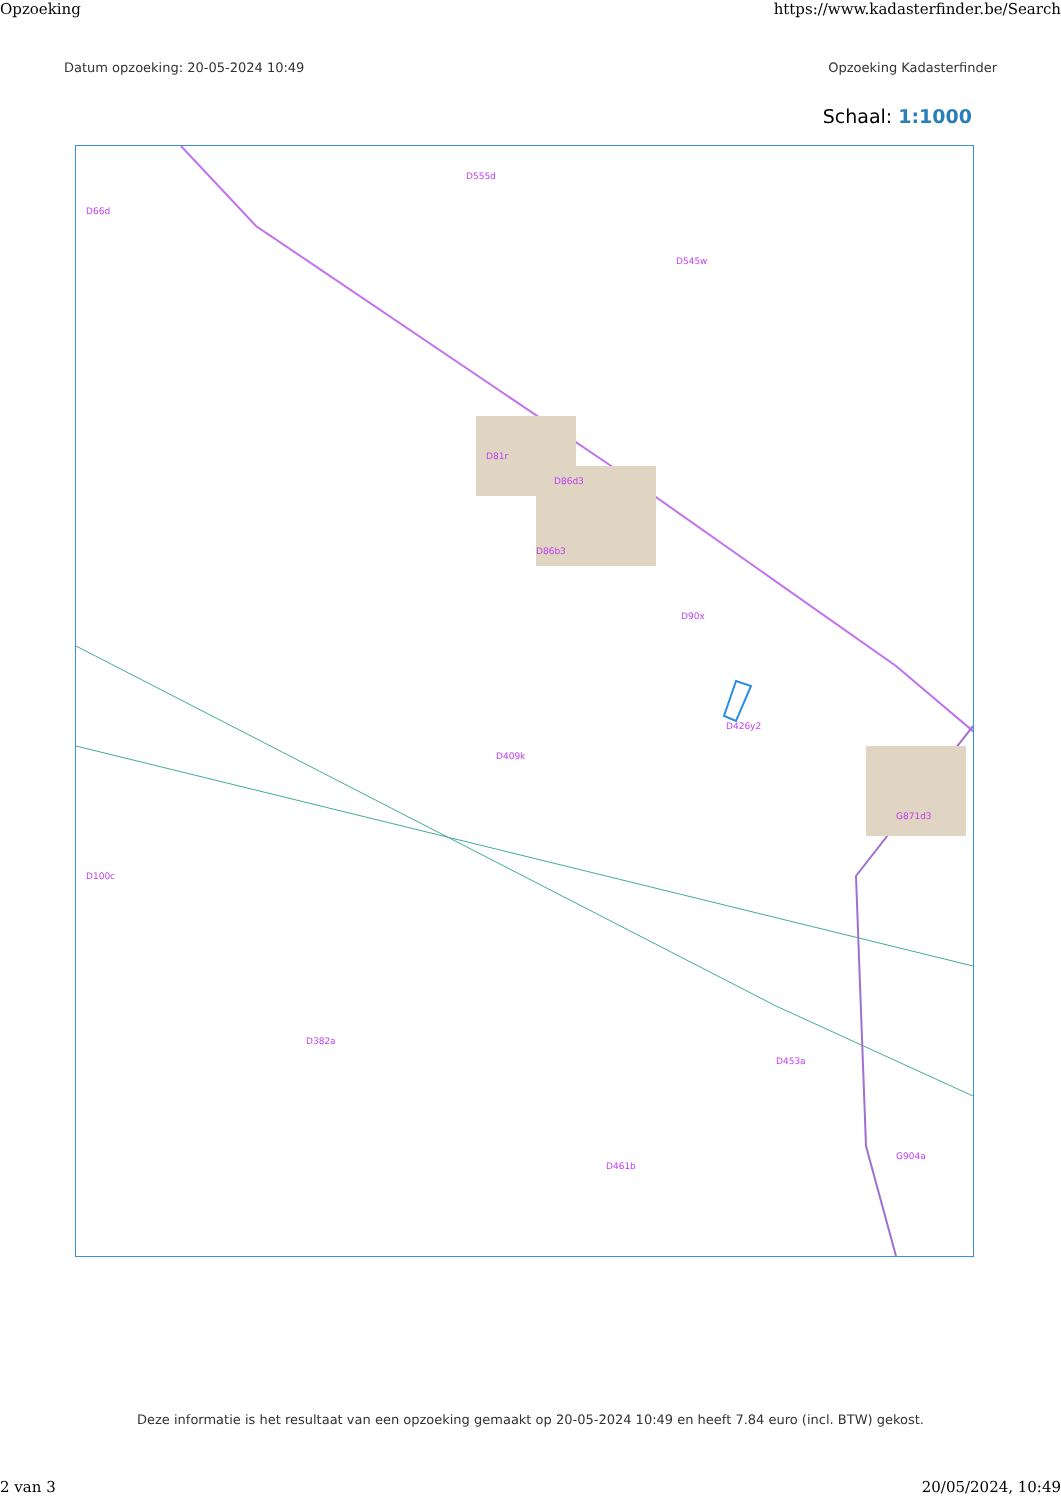Opzoeking https://www.kadasterfinder.be/Search
Datum opzoeking: 20-05-2024 10:49 Opzoeking Kadasterfinder
Schaal: 1:1000
D66d
D555d
D86b3
D86d3
D81r
D545w
D90x
D426y2
D409k
D461b
G871d3
G904a
D453a
D382a
D100c
Deze informatie is het resultaat van een opzoeking gemaakt op 20-05-2024 10:49 en heeft 7.84 euro (incl. BTW) gekost.
2 van 3 20/05/2024, 10:49